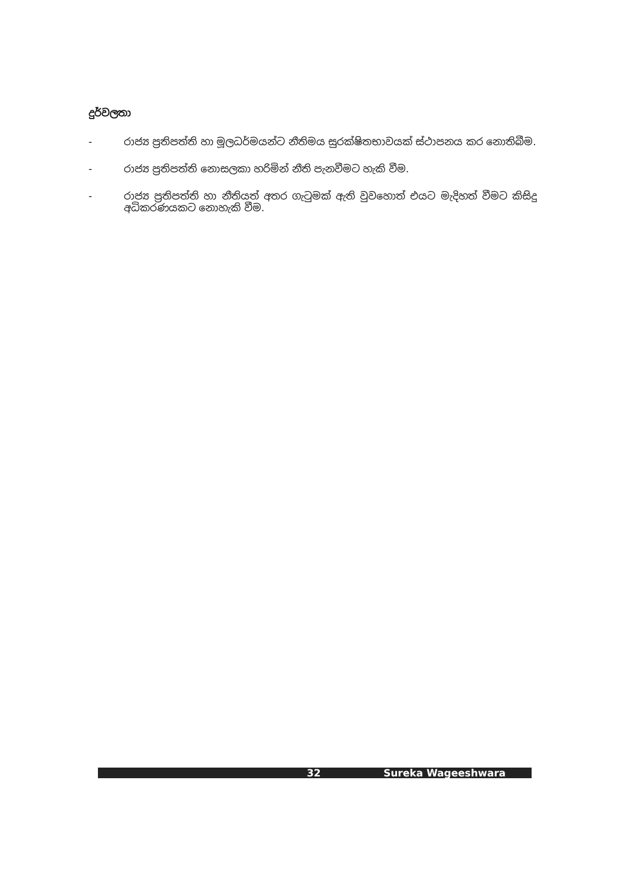දුර්වලතා
- රාජ්‍ය ප්‍රතිපත්ති හා මූලධර්මයන්ට නීතිමය සුරක්ෂිතභාවයක් ස්ථාපනය කර නොතිබීම.
- රාජ්‍ය ප්‍රතිපත්ති නොසලකා හරිමින් නීති පැනවීමට හැකි වීම.
- රාජ්‍ය ප්‍රතිපත්ති හා නීතියත් අතර ගැටුමක් ඇති වුවහොත් එයට මැදිහත් වීමට කිසිදු අධිකරණයකට නොහැකි වීම.
32 Sureka Wageeshwara